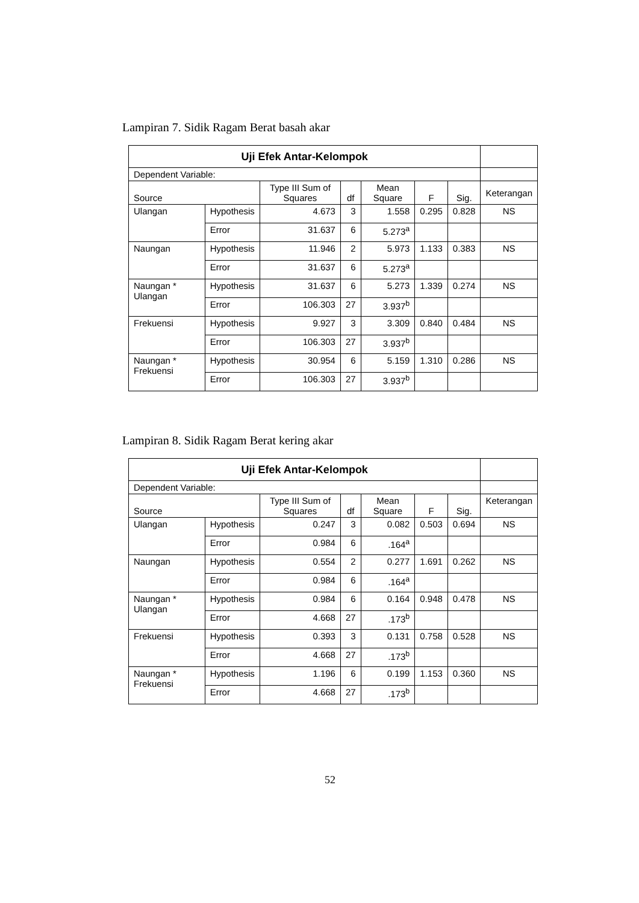Lampiran 7. Sidik Ragam Berat basah akar
| Uji Efek Antar-Kelompok | | | | | | | |
| Dependent Variable: | | | | | | | |
| Source | | Type III Sum of Squares | df | Mean Square | F | Sig. | Keterangan |
| Ulangan | Hypothesis | 4.673 | 3 | 1.558 | 0.295 | 0.828 | NS |
| | Error | 31.637 | 6 | 5.273<sup>a</sup> | | | |
| Naungan | Hypothesis | 11.946 | 2 | 5.973 | 1.133 | 0.383 | NS |
| | Error | 31.637 | 6 | 5.273<sup>a</sup> | | | |
| Naungan * Ulangan | Hypothesis | 31.637 | 6 | 5.273 | 1.339 | 0.274 | NS |
| | Error | 106.303 | 27 | 3.937<sup>b</sup> | | | |
| Frekuensi | Hypothesis | 9.927 | 3 | 3.309 | 0.840 | 0.484 | NS |
| | Error | 106.303 | 27 | 3.937<sup>b</sup> | | | |
| Naungan * Frekuensi | Hypothesis | 30.954 | 6 | 5.159 | 1.310 | 0.286 | NS |
| | Error | 106.303 | 27 | 3.937<sup>b</sup> | | | |
Lampiran 8. Sidik Ragam Berat kering akar
| Uji Efek Antar-Kelompok | | | | | | | |
| Dependent Variable: | | | | | | | |
| Source | | Type III Sum of Squares | df | Mean Square | F | Sig. | Keterangan |
| Ulangan | Hypothesis | 0.247 | 3 | 0.082 | 0.503 | 0.694 | NS |
| | Error | 0.984 | 6 | .164<sup>a</sup> | | | |
| Naungan | Hypothesis | 0.554 | 2 | 0.277 | 1.691 | 0.262 | NS |
| | Error | 0.984 | 6 | .164<sup>a</sup> | | | |
| Naungan * Ulangan | Hypothesis | 0.984 | 6 | 0.164 | 0.948 | 0.478 | NS |
| | Error | 4.668 | 27 | .173<sup>b</sup> | | | |
| Frekuensi | Hypothesis | 0.393 | 3 | 0.131 | 0.758 | 0.528 | NS |
| | Error | 4.668 | 27 | .173<sup>b</sup> | | | |
| Naungan * Frekuensi | Hypothesis | 1.196 | 6 | 0.199 | 1.153 | 0.360 | NS |
| | Error | 4.668 | 27 | .173<sup>b</sup> | | | |
52